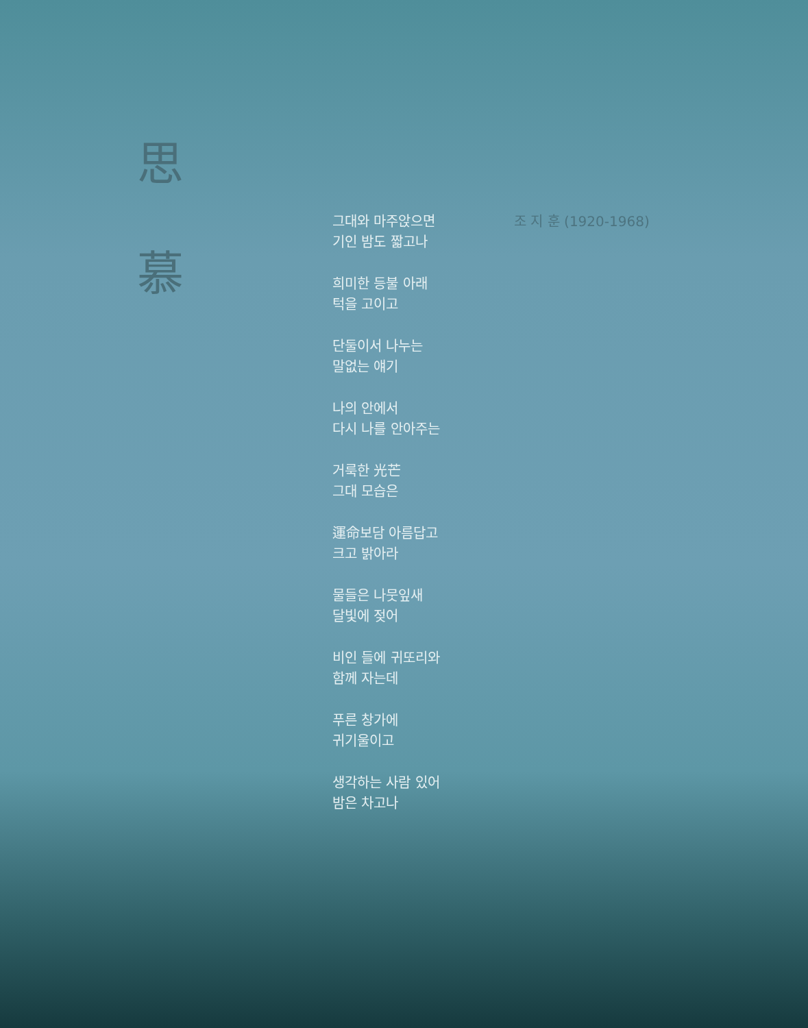思
慕
그대와 마주앉으면
기인 밤도 짧고나
희미한 등불 아래
턱을 고이고
단둘이서 나누는
말없는 얘기
나의 안에서
다시 나를 안아주는
거룩한 光芒
그대 모습은
運命보담 아름답고
크고 밝아라
물들은 나뭇잎새
달빛에 젖어
비인 들에 귀또리와
함께 자는데
푸른 창가에
귀기울이고
생각하는 사람 있어
밤은 차고나
조 지 훈 (1920-1968)